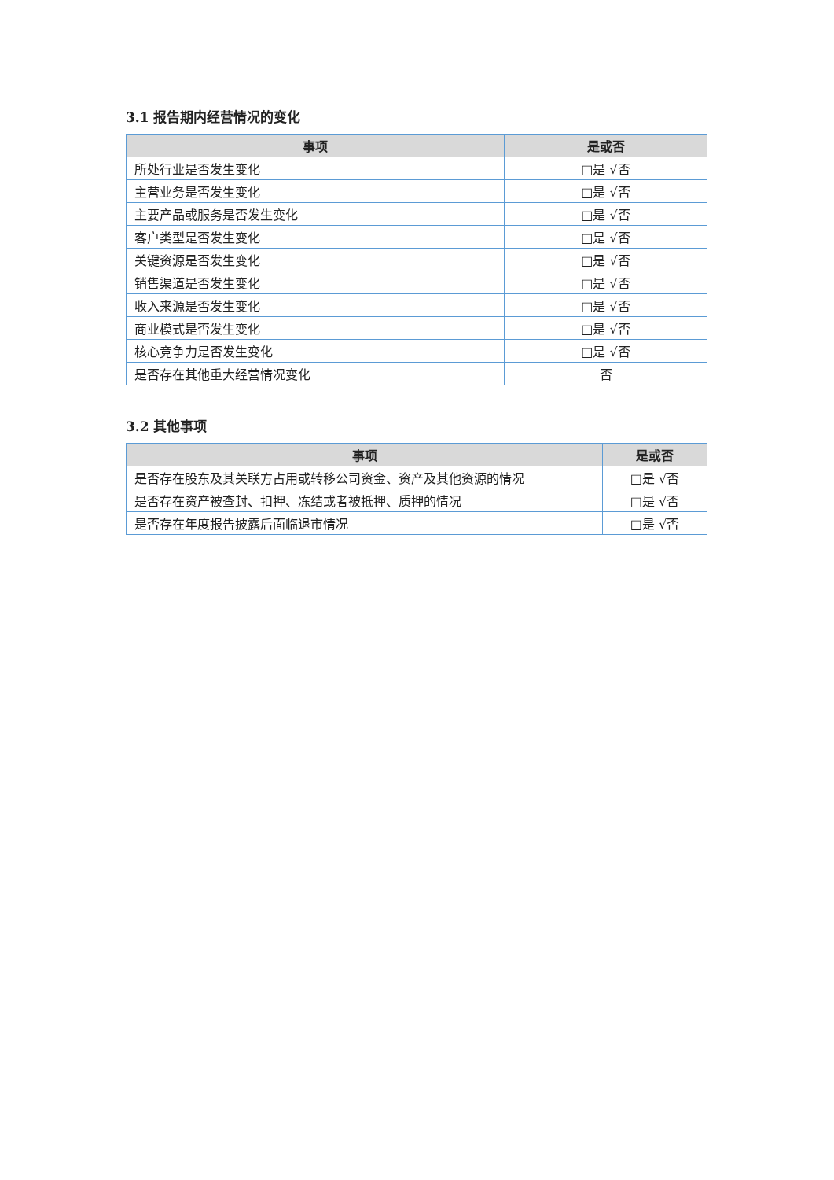3.1 报告期内经营情况的变化
| 事项 | 是或否 |
| --- | --- |
| 所处行业是否发生变化 | □是 √否 |
| 主营业务是否发生变化 | □是 √否 |
| 主要产品或服务是否发生变化 | □是 √否 |
| 客户类型是否发生变化 | □是 √否 |
| 关键资源是否发生变化 | □是 √否 |
| 销售渠道是否发生变化 | □是 √否 |
| 收入来源是否发生变化 | □是 √否 |
| 商业模式是否发生变化 | □是 √否 |
| 核心竞争力是否发生变化 | □是 √否 |
| 是否存在其他重大经营情况变化 | 否 |
3.2 其他事项
| 事项 | 是或否 |
| --- | --- |
| 是否存在股东及其关联方占用或转移公司资金、资产及其他资源的情况 | □是 √否 |
| 是否存在资产被查封、扣押、冻结或者被抵押、质押的情况 | □是 √否 |
| 是否存在年度报告披露后面临退市情况 | □是 √否 |